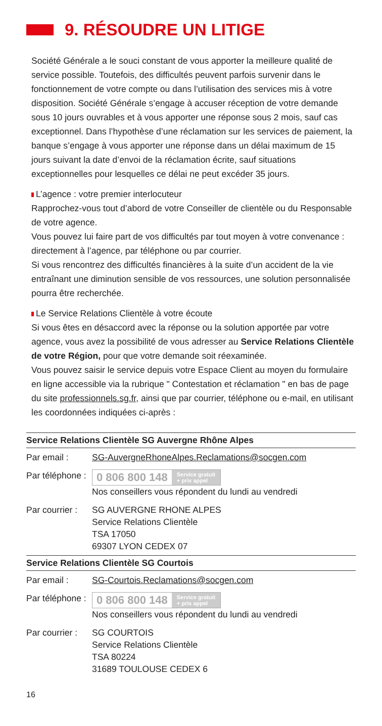9. RÉSOUDRE UN LITIGE
Société Générale a le souci constant de vous apporter la meilleure qualité de service possible. Toutefois, des difficultés peuvent parfois survenir dans le fonctionnement de votre compte ou dans l’utilisation des services mis à votre disposition. Société Générale s’engage à accuser réception de votre demande sous 10 jours ouvrables et à vous apporter une réponse sous 2 mois, sauf cas exceptionnel. Dans l’hypothèse d’une réclamation sur les services de paiement, la banque s’engage à vous apporter une réponse dans un délai maximum de 15 jours suivant la date d’envoi de la réclamation écrite, sauf situations exceptionnelles pour lesquelles ce délai ne peut excéder 35 jours.
L’agence : votre premier interlocuteur
Rapprochez-vous tout d’abord de votre Conseiller de clientèle ou du Responsable de votre agence.
Vous pouvez lui faire part de vos difficultés par tout moyen à votre convenance : directement à l’agence, par téléphone ou par courrier.
Si vous rencontrez des difficultés financières à la suite d’un accident de la vie entraînant une diminution sensible de vos ressources, une solution personnalisée pourra être recherchée.
Le Service Relations Clientèle à votre écoute
Si vous êtes en désaccord avec la réponse ou la solution apportée par votre agence, vous avez la possibilité de vous adresser au Service Relations Clientèle de votre Région, pour que votre demande soit réexaminée.
Vous pouvez saisir le service depuis votre Espace Client au moyen du formulaire en ligne accessible via la rubrique " Contestation et réclamation " en bas de page du site professionnels.sg.fr, ainsi que par courrier, téléphone ou e-mail, en utilisant les coordonnées indiquées ci-après :
| Service Relations Clientèle SG Auvergne Rhône Alpes | |
| --- | --- |
| Par email : | SG-AuvergneRhoneAlpes.Reclamations@socgen.com |
| Par téléphone : | 0 806 800 148 Service gratuit + prix appel Nos conseillers vous répondent du lundi au vendredi |
| Par courrier : | SG AUVERGNE RHONE ALPES Service Relations Clientèle TSA 17050 69307 LYON CEDEX 07 |
| Service Relations Clientèle SG Courtois | |
| --- | --- |
| Par email : | SG-Courtois.Reclamations@socgen.com |
| Par téléphone : | 0 806 800 148 Service gratuit + prix appel Nos conseillers vous répondent du lundi au vendredi |
| Par courrier : | SG COURTOIS Service Relations Clientèle TSA 80224 31689 TOULOUSE CEDEX 6 |
16